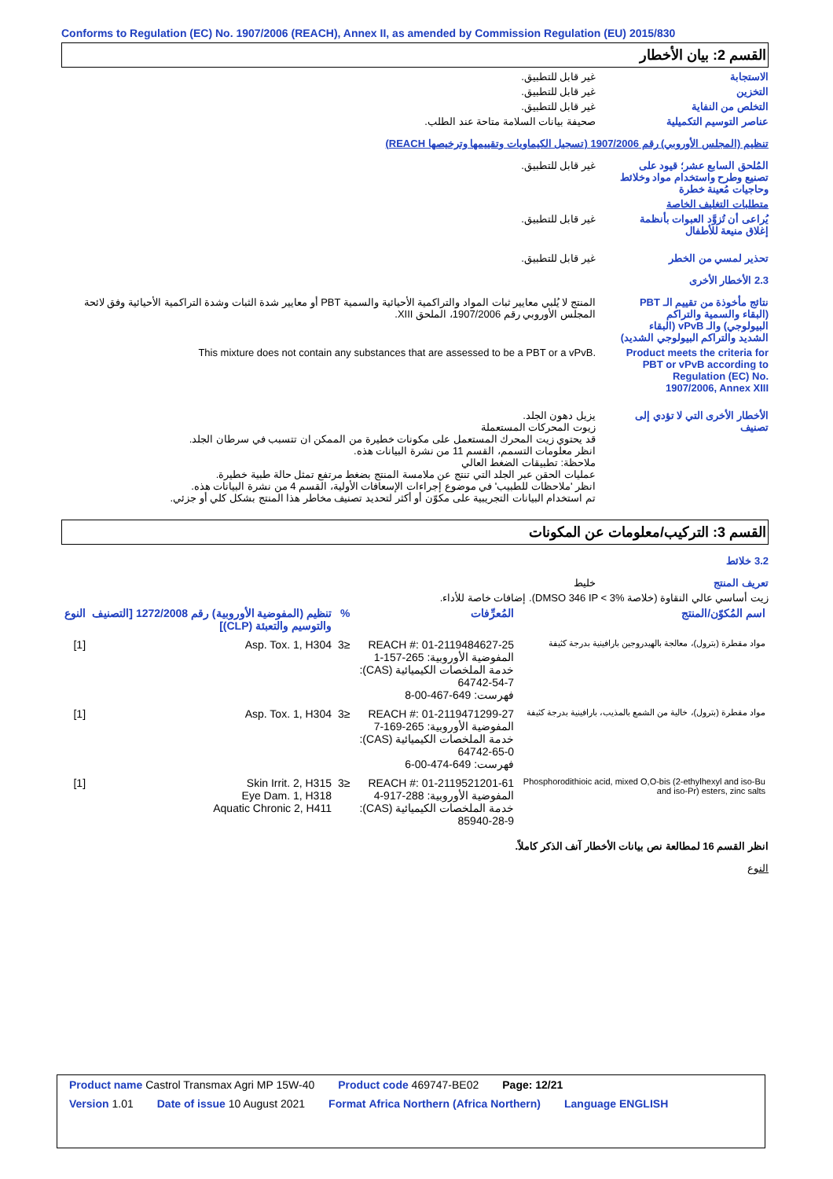Conforms to Regulation (EC) No. 1907/2006 (REACH), Annex II, as amended by Commission Regulation (EU) 2015/830
القسم 2: بيان الأخطار
الاستجابة غير قابل للتطبيق.
التخزين غير قابل للتطبيق.
التخلص من النفاية غير قابل للتطبيق.
عناصر التوسيم التكميلية صحيفة بيانات السلامة متاحة عند الطلب.
تنظيم (المجلس الأوروبي) رقم 1907/2006 (تسجيل الكيماويات وتقييمها وترخيصها REACH)
المُلحق السابع عشر؛ قيود على تصنيع وطرح واستخدام مواد وخلائط وحاجيات مُعينة خطرة
غير قابل للتطبيق.
متطلبات التغليف الخاصة
يُراعى أن تُزوَّد العبوات بأنظمة إغلاق منيعة للأطفال
غير قابل للتطبيق.
تحذير لمسي من الخطر غير قابل للتطبيق.
2.3 الأخطار الأخرى
نتائج مأخوذة من تقييم الـ PBT (البقاء والسمية والتراكم البيولوجي) والـ vPvB (البقاء الشديد والتراكم البيولوجي الشديد)
المنتج لا يُلبي معايير ثبات المواد والتراكمية الأحيائية والسمية PBT أو معايير شدة الثبات وشدة التراكمية الأحيائية وفق لائحة المجلس الأوروبي رقم 1907/2006، الملحق XIII.
Product meets the criteria for PBT or vPvB according to Regulation (EC) No. 1907/2006, Annex XIII
This mixture does not contain any substances that are assessed to be a PBT or a vPvB.
الأخطار الأخرى التي لا تؤدي إلى تصنيف
يزيل دهون الجلد.
زيوت المحركات المستعملة
قد يحتوي زيت المحرك المستعمل على مكونات خطيرة من الممكن ان تتسبب في سرطان الجلد.
انظر معلومات التسمم، القسم 11 من نشرة البيانات هذه.
ملاحظة: تطبيقات الضغط العالي
عمليات الحقن عبر الجلد التي تنتج عن ملامسة المنتج بضغط مرتفع تمثل حالة طبية خطيرة.
انظر 'ملاحظات للطبيب' في موضوع إجراءات الإسعافات الأولية، القسم 4 من نشرة البيانات هذه.
تم استخدام البيانات التجريبية على مكوّن أو أكثر لتحديد تصنيف مخاطر هذا المنتج بشكل كلي أو جزئي.
القسم 3: التركيب/معلومات عن المكونات
3.2 خلائط
تعريف المنتج خليط
زيت أساسي عالي النقاوة (خلاصة DMSO 346 IP < 3%). إضافات خاصة للأداء.
| اسم المُكوّن/المنتج | المُعرِّفات | % | تنظيم (المفوضية الأوروبية) رقم 1272/2008 [التصنيف والتوسيم والتعبئة (CLP)] | النوع |
| --- | --- | --- | --- | --- |
| مواد مقطرة (بترول)، معالجة بالهيدروجين بارافينية بدرجة كثيفة | REACH #: 01-2119484627-25 المفوضية الأوروبية: 265-157-1 خدمة الملخصات الكيميائية (CAS): 64742-54-7 فهرست: 649-467-00-8 | ≤3 | Asp. Tox. 1, H304 | [1] |
| مواد مقطرة (بترول)، خالية من الشمع بالمذيب، بارافينية بدرجة كثيفة | REACH #: 01-2119471299-27 المفوضية الأوروبية: 265-169-7 خدمة الملخصات الكيميائية (CAS): 64742-65-0 فهرست: 649-474-00-6 | ≤3 | Asp. Tox. 1, H304 | [1] |
| Phosphorodithioic acid, mixed O,O-bis (2-ethylhexyl and iso-Bu and iso-Pr) esters, zinc salts | REACH #: 01-2119521201-61 المفوضية الأوروبية: 288-917-4 خدمة الملخصات الكيميائية (CAS): 85940-28-9 | ≤3 | Skin Irrit. 2, H315 Eye Dam. 1, H318 Aquatic Chronic 2, H411 | [1] |
انظر القسم 16 لمطالعة نص بيانات الأخطار آنف الذكر كاملاً.
النوع
Product name Castrol Transmax Agri MP 15W-40 Product code 469747-BE02 Page: 12/21
Version 1.01 Date of issue 10 August 2021 Format Africa Northern (Africa Northern) Language ENGLISH